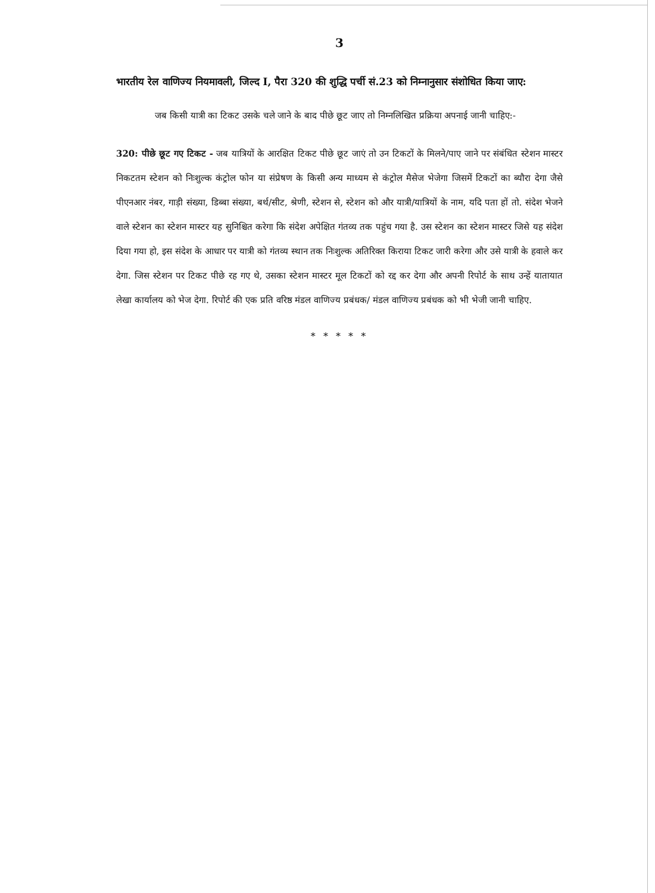3
भारतीय रेल वाणिज्य नियमावली, जिल्द I, पैरा 320 की शुद्धि पर्ची सं.23 को निम्नानुसार संशोधित किया जाए:
जब किसी यात्री का टिकट उसके चले जाने के बाद पीछे छूट जाए तो निम्नलिखित प्रक्रिया अपनाई जानी चाहिए:-
320: पीछे छूट गए टिकट - जब यात्रियों के आरक्षित टिकट पीछे छूट जाएं तो उन टिकटों के मिलने/पाए जाने पर संबंधित स्टेशन मास्टर निकटतम स्टेशन को निःशुल्क कंट्रोल फोन या संप्रेषण के किसी अन्य माध्यम से कंट्रोल मैसेज भेजेगा जिसमें टिकटों का ब्यौरा देगा जैसे पीएनआर नंबर, गाड़ी संख्या, डिब्बा संख्या, बर्थ/सीट, श्रेणी, स्टेशन से, स्टेशन को और यात्री/यात्रियों के नाम, यदि पता हों तो. संदेश भेजने वाले स्टेशन का स्टेशन मास्टर यह सुनिश्चित करेगा कि संदेश अपेक्षित गंतव्य तक पहुंच गया है. उस स्टेशन का स्टेशन मास्टर जिसे यह संदेश दिया गया हो, इस संदेश के आधार पर यात्री को गंतव्य स्थान तक निःशुल्क अतिरिक्त किराया टिकट जारी करेगा और उसे यात्री के हवाले कर देगा. जिस स्टेशन पर टिकट पीछे रह गए थे, उसका स्टेशन मास्टर मूल टिकटों को रद्द कर देगा और अपनी रिपोर्ट के साथ उन्हें यातायात लेखा कार्यालय को भेज देगा. रिपोर्ट की एक प्रति वरिष्ठ मंडल वाणिज्य प्रबंधक/ मंडल वाणिज्य प्रबंधक को भी भेजी जानी चाहिए.
* * * * *